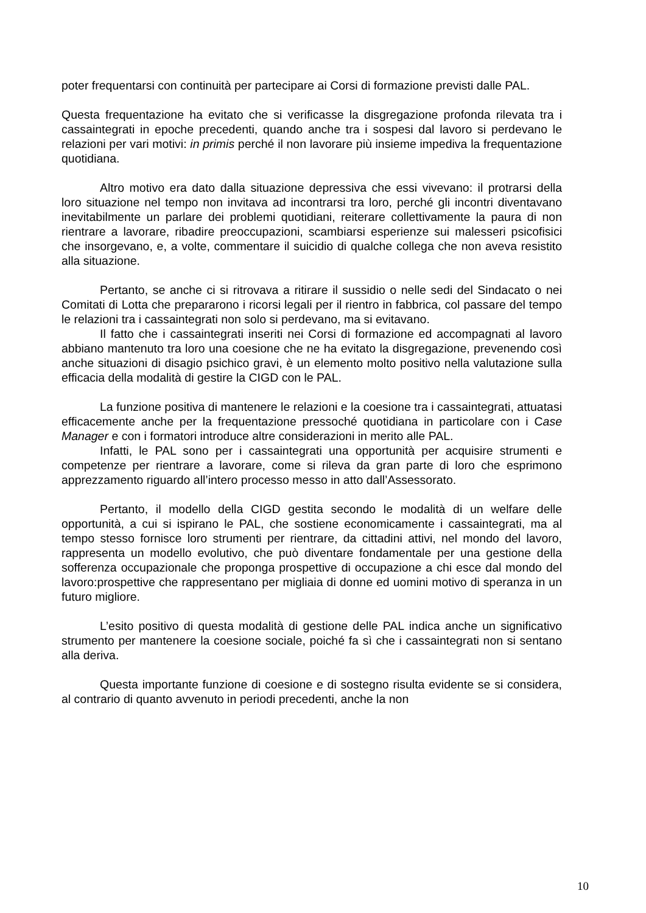poter frequentarsi con continuità per partecipare ai Corsi di formazione previsti dalle PAL.
Questa frequentazione ha evitato che si verificasse la disgregazione profonda rilevata tra i cassaintegrati in epoche precedenti, quando anche tra i sospesi dal lavoro si perdevano le relazioni per vari motivi: in primis perché il non lavorare più insieme impediva la frequentazione quotidiana.
Altro motivo era dato dalla situazione depressiva che essi vivevano: il protrarsi della loro situazione nel tempo non invitava ad incontrarsi tra loro, perché gli incontri diventavano inevitabilmente un parlare dei problemi quotidiani, reiterare collettivamente la paura di non rientrare a lavorare, ribadire preoccupazioni, scambiarsi esperienze sui malesseri psicofisici che insorgevano, e, a volte, commentare il suicidio di qualche collega che non aveva resistito alla situazione.
Pertanto, se anche ci si ritrovava a ritirare il sussidio o nelle sedi del Sindacato o nei Comitati di Lotta che prepararono i ricorsi legali per il rientro in fabbrica, col passare del tempo le relazioni tra i cassaintegrati non solo si perdevano, ma si evitavano.
Il fatto che i cassaintegrati inseriti nei Corsi di formazione ed accompagnati al lavoro abbiano mantenuto tra loro una coesione che ne ha evitato la disgregazione, prevenendo così anche situazioni di disagio psichico gravi, è un elemento molto positivo nella valutazione sulla efficacia della modalità di gestire la CIGD con le PAL.
La funzione positiva di mantenere le relazioni e la coesione tra i cassaintegrati, attuatasi efficacemente anche per la frequentazione pressoché quotidiana in particolare con i Case Manager e con i formatori introduce altre considerazioni in merito alle PAL.
Infatti, le PAL sono per i cassaintegrati una opportunità per acquisire strumenti e competenze per rientrare a lavorare, come si rileva da gran parte di loro che esprimono apprezzamento riguardo all’intero processo messo in atto dall’Assessorato.
Pertanto, il modello della CIGD gestita secondo le modalità di un welfare delle opportunità, a cui si ispirano le PAL, che sostiene economicamente i cassaintegrati, ma al tempo stesso fornisce loro strumenti per rientrare, da cittadini attivi, nel mondo del lavoro, rappresenta un modello evolutivo, che può diventare fondamentale per una gestione della sofferenza occupazionale che proponga prospettive di occupazione a chi esce dal mondo del lavoro:prospettive che rappresentano per migliaia di donne ed uomini motivo di speranza in un futuro migliore.
L’esito positivo di questa modalità di gestione delle PAL indica anche un significativo strumento per mantenere la coesione sociale, poiché fa sì che i cassaintegrati non si sentano alla deriva.
Questa importante funzione di coesione e di sostegno risulta evidente se si considera, al contrario di quanto avvenuto in periodi precedenti, anche la non
10